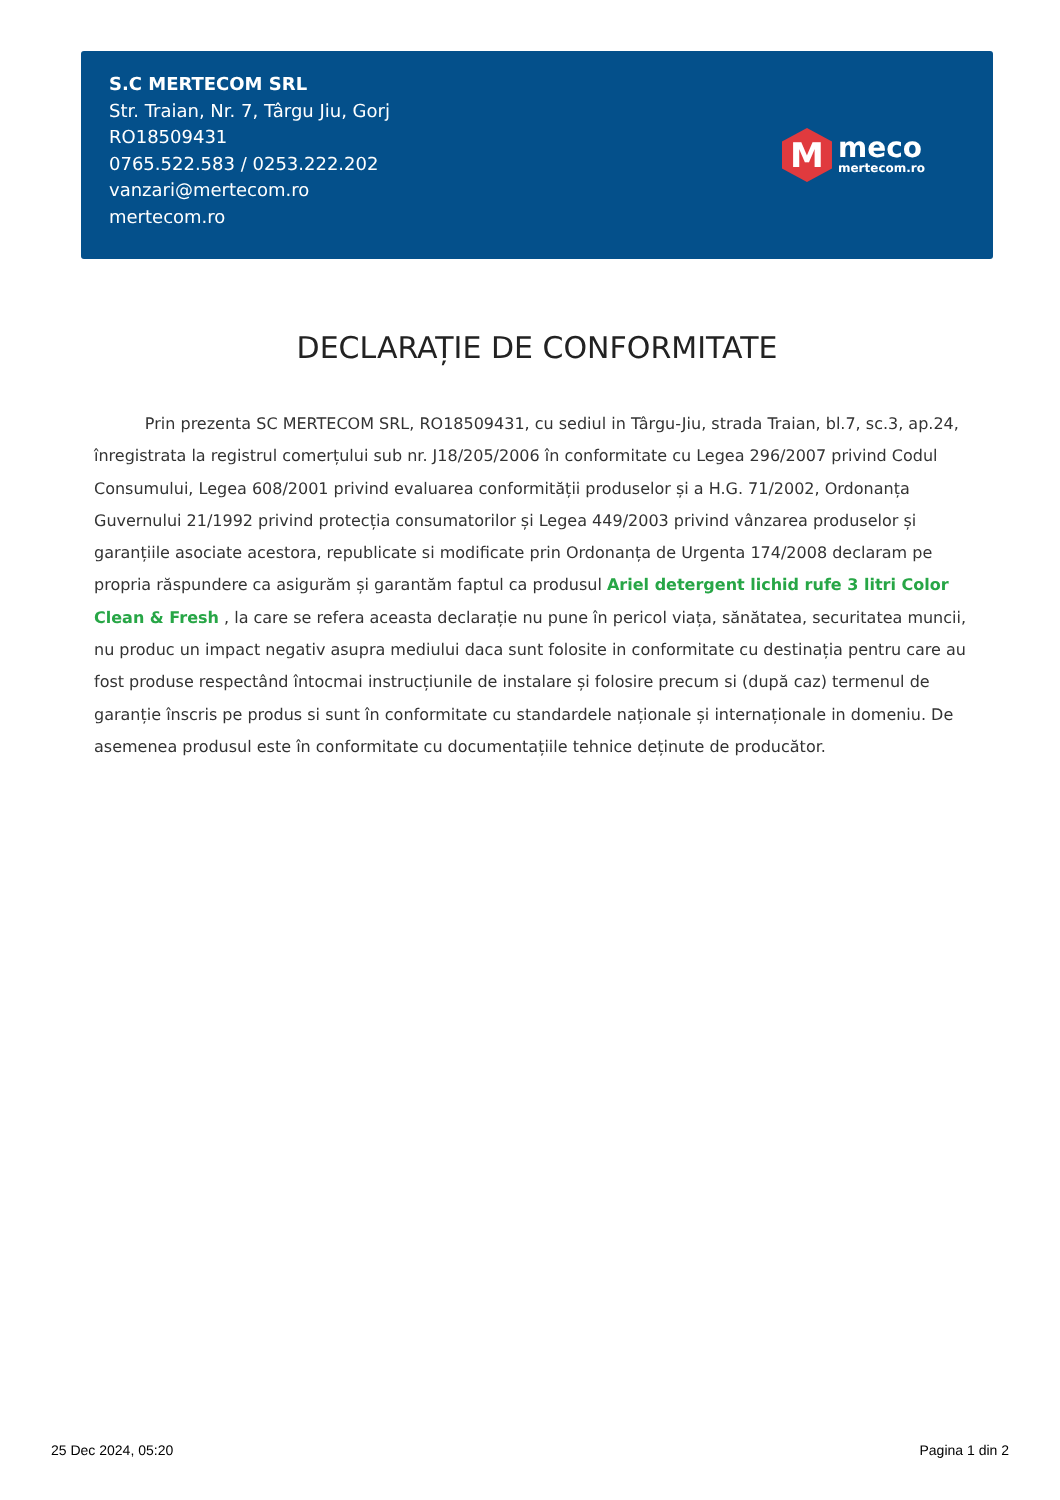S.C MERTECOM SRL
Str. Traian, Nr. 7, Târgu Jiu, Gorj
RO18509431
0765.522.583 / 0253.222.202
vanzari@mertecom.ro
mertecom.ro
M
meco
mertecom.ro
DECLARAȚIE DE CONFORMITATE
Prin prezenta SC MERTECOM SRL, RO18509431, cu sediul in Târgu-Jiu, strada Traian, bl.7, sc.3, ap.24, înregistrata la registrul comerțului sub nr. J18/205/2006 în conformitate cu Legea 296/2007 privind Codul Consumului, Legea 608/2001 privind evaluarea conformității produselor și a H.G. 71/2002, Ordonanța Guvernului 21/1992 privind protecția consumatorilor și Legea 449/2003 privind vânzarea produselor și garanțiile asociate acestora, republicate si modificate prin Ordonanța de Urgenta 174/2008 declaram pe propria răspundere ca asigurăm și garantăm faptul ca produsul Ariel detergent lichid rufe 3 litri Color Clean & Fresh , la care se refera aceasta declarație nu pune în pericol viața, sănătatea, securitatea muncii, nu produc un impact negativ asupra mediului daca sunt folosite in conformitate cu destinația pentru care au fost produse respectând întocmai instrucțiunile de instalare și folosire precum si (după caz) termenul de garanție înscris pe produs si sunt în conformitate cu standardele naționale și internaționale in domeniu. De asemenea produsul este în conformitate cu documentațiile tehnice deținute de producător.
25 Dec 2024, 05:20 Pagina 1 din 2